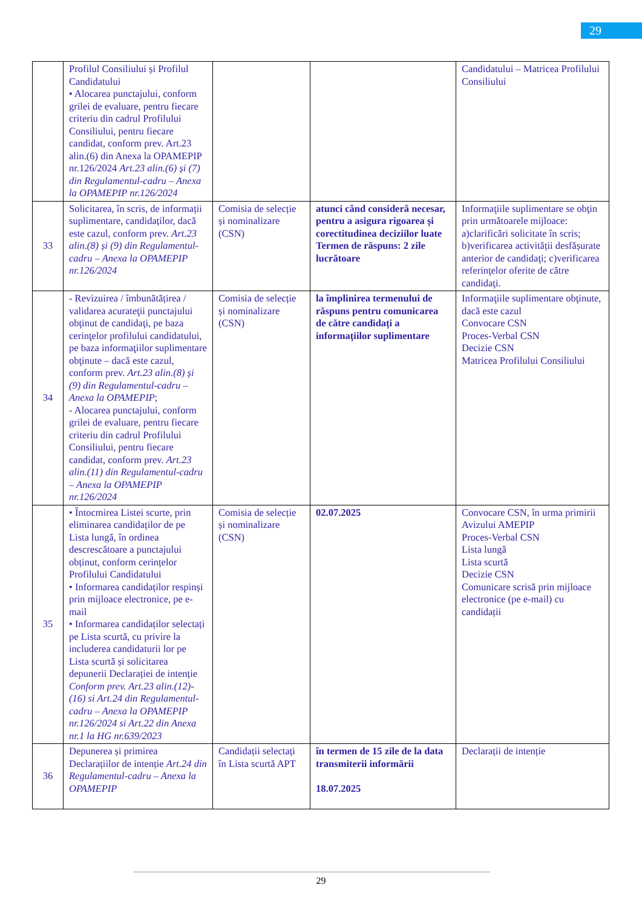29
| | Profilul Consiliului și Profilul Candidatului • Alocarea punctajului, conform grilei de evaluare, pentru fiecare criteriu din cadrul Profilului Consiliului, pentru fiecare candidat, conform prev. Art.23 alin.(6) din Anexa la OPAMEPIP nr.126/2024 Art.23 alin.(6) și (7) din Regulamentul-cadru – Anexa la OPAMEPIP nr.126/2024 | | | Candidatului – Matricea Profilului Consiliului |
| 33 | Solicitarea, în scris, de informații suplimentare, candidaților, dacă este cazul, conform prev. Art.23 alin.(8) și (9) din Regulamentul-cadru – Anexa la OPAMEPIP nr.126/2024 | Comisia de selecție și nominalizare (CSN) | atunci când consideră necesar, pentru a asigura rigoarea și corectitudinea deciziilor luate Termen de răspuns: 2 zile lucrătoare | Informaţiile suplimentare se obţin prin următoarele mijloace: a)clarificări solicitate în scris; b)verificarea activității desfășurate anterior de candidaţi; c)verificarea referinţelor oferite de către candidaţi. |
| 34 | - Revizuirea / îmbunătățirea / validarea acurateţii punctajului obţinut de candidaţi, pe baza cerinţelor profilului candidatului, pe baza informaţiilor suplimentare obţinute – dacă este cazul, conform prev. Art.23 alin.(8) și (9) din Regulamentul-cadru – Anexa la OPAMEPIP ; - Alocarea punctajului, conform grilei de evaluare, pentru fiecare criteriu din cadrul Profilului Consiliului, pentru fiecare candidat, conform prev. Art.23 alin.(11) din Regulamentul-cadru – Anexa la OPAMEPIP nr.126/2024 | Comisia de selecție și nominalizare (CSN) | la împlinirea termenului de răspuns pentru comunicarea de către candidați a informațiilor suplimentare | Informaţiile suplimentare obţinute, dacă este cazul Convocare CSN Proces-Verbal CSN Decizie CSN Matricea Profilului Consiliului |
| 35 | • Întocmirea Listei scurte, prin eliminarea candidaților de pe Lista lungă, în ordinea descrescătoare a punctajului obținut, conform cerințelor Profilului Candidatului • Informarea candidaților respinși prin mijloace electronice, pe e-mail • Informarea candidaților selectați pe Lista scurtă, cu privire la includerea candidaturii lor pe Lista scurtă și solicitarea depunerii Declarației de intenție Conform prev. Art.23 alin.(12)-(16) si Art.24 din Regulamentul-cadru – Anexa la OPAMEPIP nr.126/2024 si Art.22 din Anexa nr.1 la HG nr.639/2023 | Comisia de selecție și nominalizare (CSN) | 02.07.2025 | Convocare CSN, în urma primirii Avizului AMEPIP Proces-Verbal CSN Lista lungă Lista scurtă Decizie CSN Comunicare scrisă prin mijloace electronice (pe e-mail) cu candidații |
| 36 | Depunerea și primirea Declarațiilor de intenție Art.24 din Regulamentul-cadru – Anexa la OPAMEPIP | Candidații selectați în Lista scurtă APT | în termen de 15 zile de la data transmiterii informării 18.07.2025 | Declarații de intenție |
29